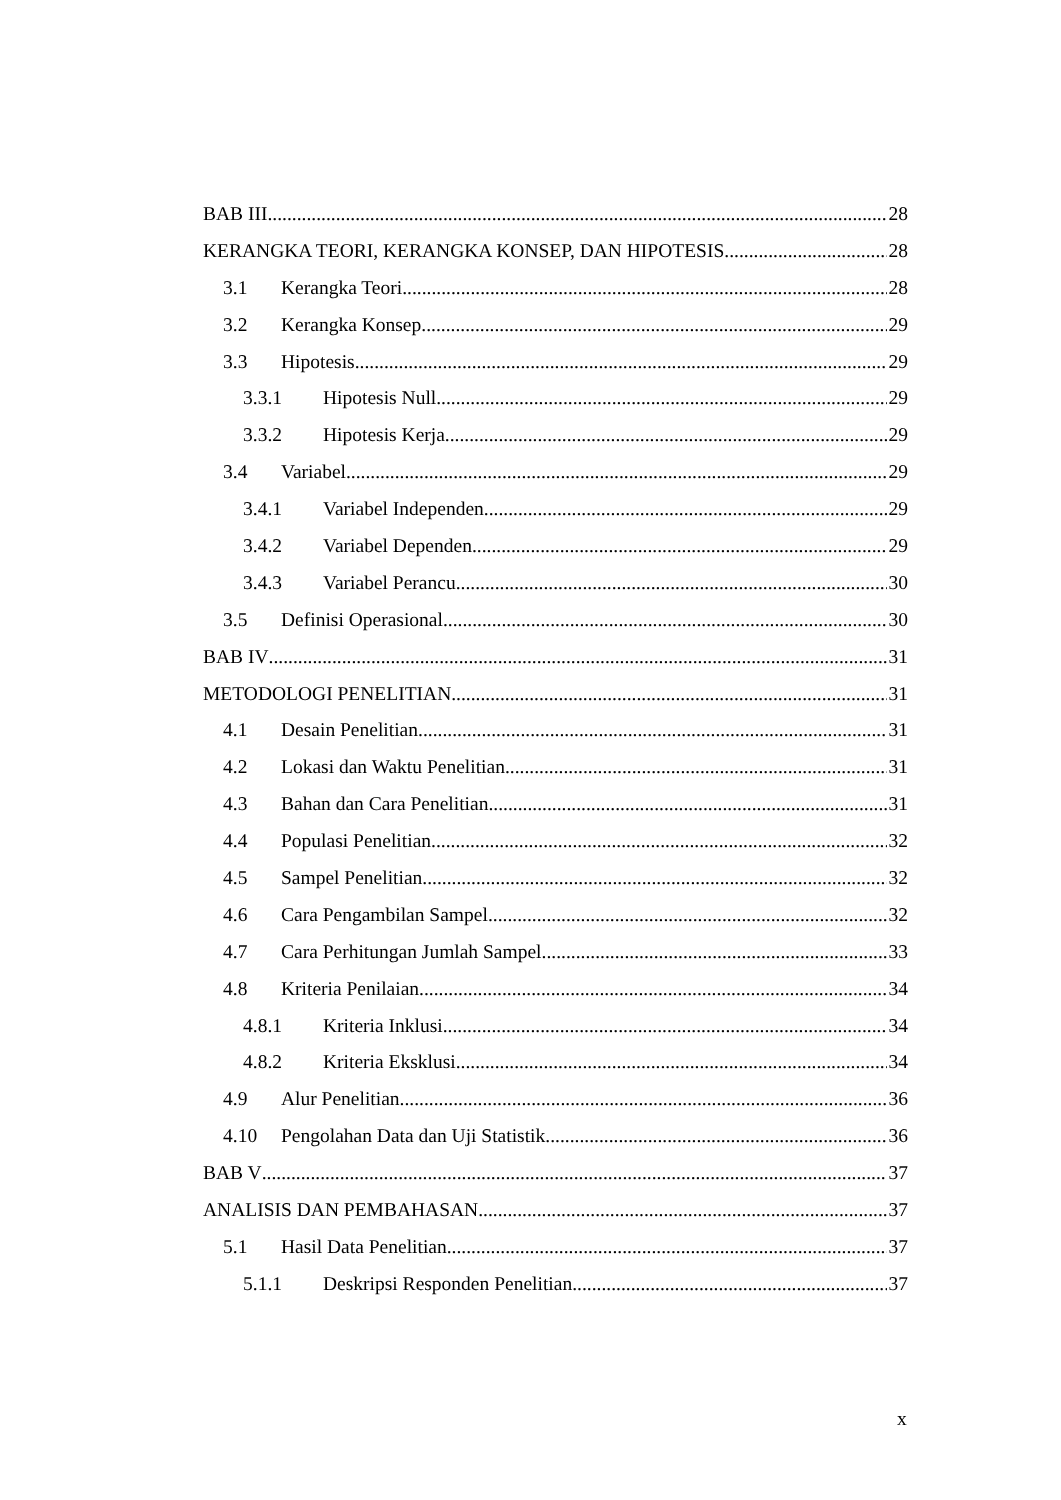BAB III 28
KERANGKA TEORI, KERANGKA KONSEP, DAN HIPOTESIS 28
3.1 Kerangka Teori 28
3.2 Kerangka Konsep 29
3.3 Hipotesis 29
3.3.1 Hipotesis Null 29
3.3.2 Hipotesis Kerja 29
3.4 Variabel 29
3.4.1 Variabel Independen 29
3.4.2 Variabel Dependen 29
3.4.3 Variabel Perancu 30
3.5 Definisi Operasional 30
BAB IV 31
METODOLOGI PENELITIAN 31
4.1 Desain Penelitian 31
4.2 Lokasi dan Waktu Penelitian 31
4.3 Bahan dan Cara Penelitian 31
4.4 Populasi Penelitian 32
4.5 Sampel Penelitian 32
4.6 Cara Pengambilan Sampel 32
4.7 Cara Perhitungan Jumlah Sampel 33
4.8 Kriteria Penilaian 34
4.8.1 Kriteria Inklusi 34
4.8.2 Kriteria Eksklusi 34
4.9 Alur Penelitian 36
4.10 Pengolahan Data dan Uji Statistik 36
BAB V 37
ANALISIS DAN PEMBAHASAN 37
5.1 Hasil Data Penelitian 37
5.1.1 Deskripsi Responden Penelitian 37
x